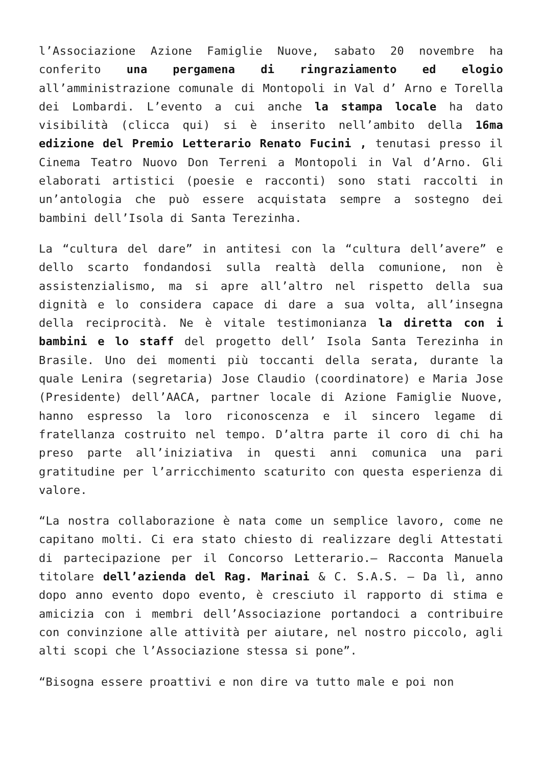l’Associazione Azione Famiglie Nuove, sabato 20 novembre ha conferito una pergamena di ringraziamento ed elogio all’amministrazione comunale di Montopoli in Val d’ Arno e Torella dei Lombardi. L’evento a cui anche la stampa locale ha dato visibilità (clicca qui) si è inserito nell’ambito della 16ma edizione del Premio Letterario Renato Fucini , tenutasi presso il Cinema Teatro Nuovo Don Terreni a Montopoli in Val d’Arno. Gli elaborati artistici (poesie e racconti) sono stati raccolti in un’antologia che può essere acquistata sempre a sostegno dei bambini dell’Isola di Santa Terezinha.
La “cultura del dare” in antitesi con la “cultura dell’avere” e dello scarto fondandosi sulla realtà della comunione, non è assistenzialismo, ma si apre all’altro nel rispetto della sua dignità e lo considera capace di dare a sua volta, all’insegna della reciprocità. Ne è vitale testimonianza la diretta con i bambini e lo staff del progetto dell’ Isola Santa Terezinha in Brasile. Uno dei momenti più toccanti della serata, durante la quale Lenira (segretaria) Jose Claudio (coordinatore) e Maria Jose (Presidente) dell’AACA, partner locale di Azione Famiglie Nuove, hanno espresso la loro riconoscenza e il sincero legame di fratellanza costruito nel tempo. D’altra parte il coro di chi ha preso parte all’iniziativa in questi anni comunica una pari gratitudine per l’arricchimento scaturito con questa esperienza di valore.
“La nostra collaborazione è nata come un semplice lavoro, come ne capitano molti. Ci era stato chiesto di realizzare degli Attestati di partecipazione per il Concorso Letterario.– Racconta Manuela titolare dell’azienda del Rag. Marinai & C. S.A.S. – Da lì, anno dopo anno evento dopo evento, è cresciuto il rapporto di stima e amicizia con i membri dell’Associazione portandoci a contribuire con convinzione alle attività per aiutare, nel nostro piccolo, agli alti scopi che l’Associazione stessa si pone”.
“Bisogna essere proattivi e non dire va tutto male e poi non